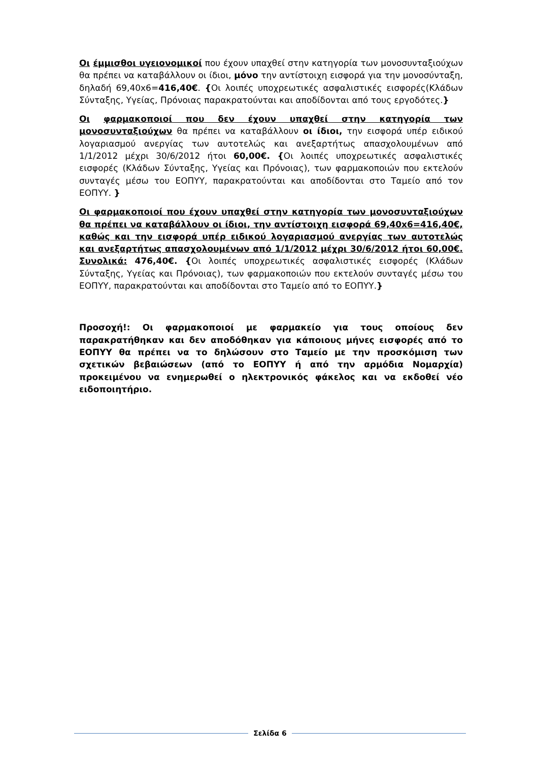Οι έμμισθοι υγειονομικοί που έχουν υπαχθεί στην κατηγορία των μονοσυνταξιούχων θα πρέπει να καταβάλλουν οι ίδιοι, μόνο την αντίστοιχη εισφορά για την μονοσύνταξη, δηλαδή 69,40x6=416,40€. {Οι λοιπές υποχρεωτικές ασφαλιστικές εισφορές(Κλάδων Σύνταξης, Υγείας, Πρόνοιας παρακρατούνται και αποδίδονται από τους εργοδότες.}
Οι φαρμακοποιοί που δεν έχουν υπαχθεί στην κατηγορία των μονοσυνταξιούχων θα πρέπει να καταβάλλουν οι ίδιοι, την εισφορά υπέρ ειδικού λογαριασμού ανεργίας των αυτοτελώς και ανεξαρτήτως απασχολουμένων από 1/1/2012 μέχρι 30/6/2012 ήτοι 60,00€. {Οι λοιπές υποχρεωτικές ασφαλιστικές εισφορές (Κλάδων Σύνταξης, Υγείας και Πρόνοιας), των φαρμακοποιών που εκτελούν συνταγές μέσω του ΕΟΠΥΥ, παρακρατούνται και αποδίδονται στο Ταμείο από τον ΕΟΠΥΥ. }
Οι φαρμακοποιοί που έχουν υπαχθεί στην κατηγορία των μονοσυνταξιούχων θα πρέπει να καταβάλλουν οι ίδιοι, την αντίστοιχη εισφορά 69,40x6=416,40€, καθώς και την εισφορά υπέρ ειδικού λογαριασμού ανεργίας των αυτοτελώς και ανεξαρτήτως απασχολουμένων από 1/1/2012 μέχρι 30/6/2012 ήτοι 60,00€. Συνολικά: 476,40€. {Οι λοιπές υποχρεωτικές ασφαλιστικές εισφορές (Κλάδων Σύνταξης, Υγείας και Πρόνοιας), των φαρμακοποιών που εκτελούν συνταγές μέσω του ΕΟΠΥΥ, παρακρατούνται και αποδίδονται στο Ταμείο από το ΕΟΠΥΥ.}
Προσοχή!: Οι φαρμακοποιοί με φαρμακείο για τους οποίους δεν παρακρατήθηκαν και δεν αποδόθηκαν για κάποιους μήνες εισφορές από το ΕΟΠΥΥ θα πρέπει να το δηλώσουν στο Ταμείο με την προσκόμιση των σχετικών βεβαιώσεων (από το ΕΟΠΥΥ ή από την αρμόδια Νομαρχία) προκειμένου να ενημερωθεί ο ηλεκτρονικός φάκελος και να εκδοθεί νέο ειδοποιητήριο.
Σελίδα 6